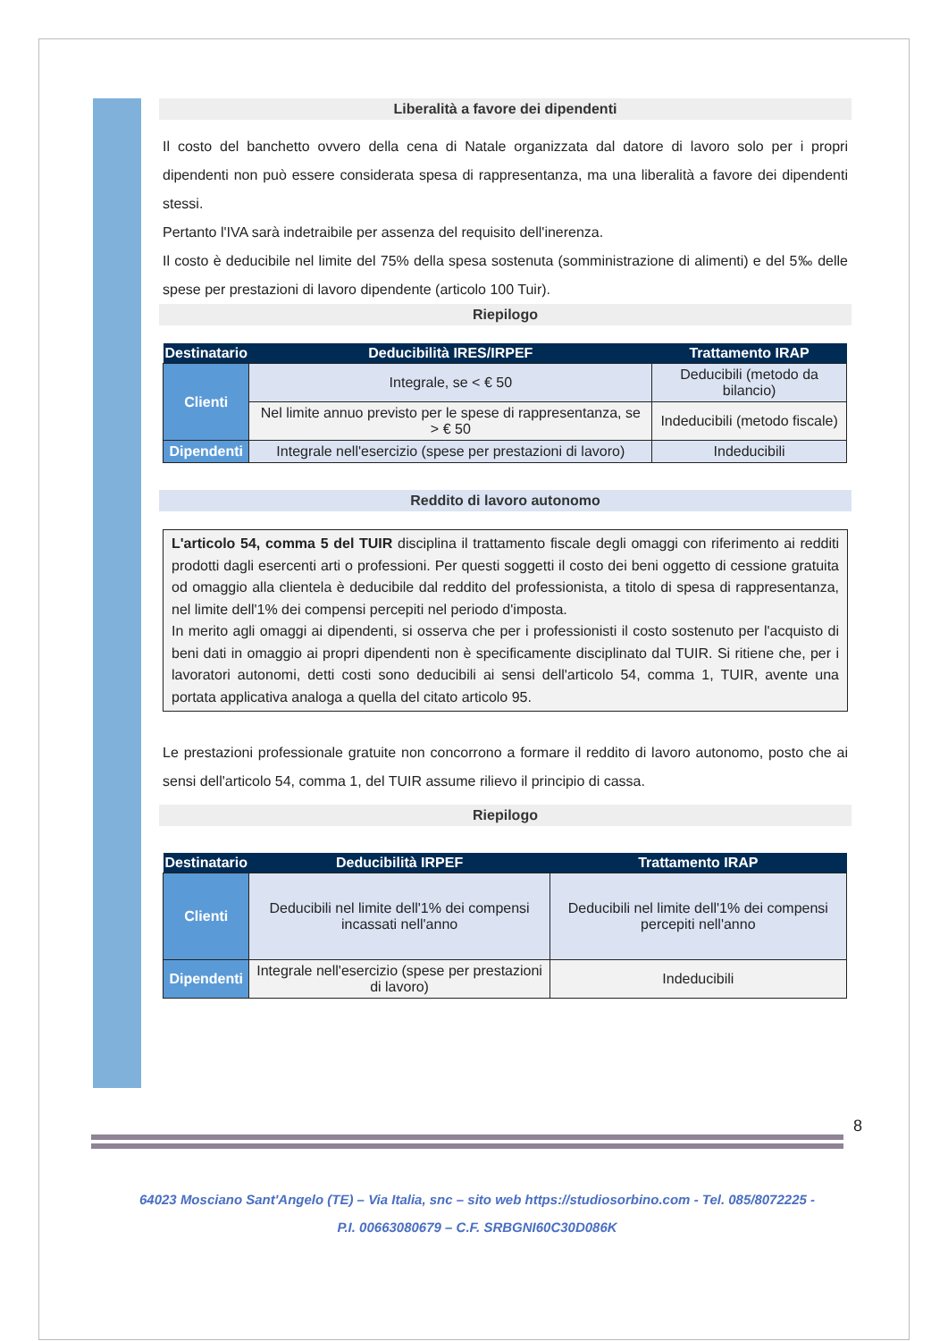Liberalità a favore dei dipendenti
Il costo del banchetto ovvero della cena di Natale organizzata dal datore di lavoro solo per i propri dipendenti non può essere considerata spesa di rappresentanza, ma una liberalità a favore dei dipendenti stessi.
Pertanto l'IVA sarà indetraibile per assenza del requisito dell'inerenza.
Il costo è deducibile nel limite del 75% della spesa sostenuta (somministrazione di alimenti) e del 5‰ delle spese per prestazioni di lavoro dipendente (articolo 100 Tuir).
Riepilogo
| Destinatario | Deducibilità IRES/IRPEF | Trattamento IRAP |
| --- | --- | --- |
| Clienti | Integrale, se < € 50 | Deducibili (metodo da bilancio) |
| | Nel limite annuo previsto per le spese di rappresentanza, se > € 50 | Indeducibili (metodo fiscale) |
| Dipendenti | Integrale nell'esercizio (spese per prestazioni di lavoro) | Indeducibili |
Reddito di lavoro autonomo
L'articolo 54, comma 5 del TUIR disciplina il trattamento fiscale degli omaggi con riferimento ai redditi prodotti dagli esercenti arti o professioni. Per questi soggetti il costo dei beni oggetto di cessione gratuita od omaggio alla clientela è deducibile dal reddito del professionista, a titolo di spesa di rappresentanza, nel limite dell'1% dei compensi percepiti nel periodo d'imposta.
In merito agli omaggi ai dipendenti, si osserva che per i professionisti il costo sostenuto per l'acquisto di beni dati in omaggio ai propri dipendenti non è specificamente disciplinato dal TUIR. Si ritiene che, per i lavoratori autonomi, detti costi sono deducibili ai sensi dell'articolo 54, comma 1, TUIR, avente una portata applicativa analoga a quella del citato articolo 95.
Le prestazioni professionale gratuite non concorrono a formare il reddito di lavoro autonomo, posto che ai sensi dell'articolo 54, comma 1, del TUIR assume rilievo il principio di cassa.
Riepilogo
| Destinatario | Deducibilità IRPEF | Trattamento IRAP |
| --- | --- | --- |
| Clienti | Deducibili nel limite dell'1% dei compensi incassati nell'anno | Deducibili nel limite dell'1% dei compensi percepiti nell'anno |
| Dipendenti | Integrale nell'esercizio (spese per prestazioni di lavoro) | Indeducibili |
8
64023 Mosciano Sant'Angelo (TE) – Via Italia, snc – sito web https://studiosorbino.com - Tel. 085/8072225 -
P.I. 00663080679 – C.F. SRBGNI60C30D086K